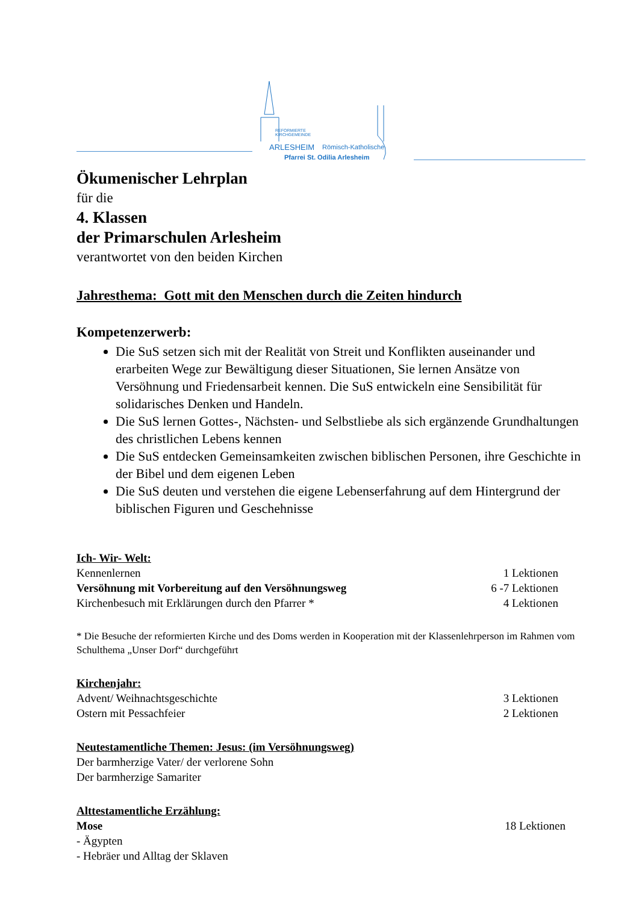REFORMIERTE
KIRCHGEMEINDE
ARLESHEIM Römisch-Katholische
Pfarrei St. Odilia Arlesheim
Ökumenischer Lehrplan
für die
4. Klassen
der Primarschulen Arlesheim
verantwortet von den beiden Kirchen
Jahresthema: Gott mit den Menschen durch die Zeiten hindurch
Kompetenzerwerb:
Die SuS setzen sich mit der Realität von Streit und Konflikten auseinander und erarbeiten Wege zur Bewältigung dieser Situationen, Sie lernen Ansätze von Versöhnung und Friedensarbeit kennen. Die SuS entwickeln eine Sensibilität für solidarisches Denken und Handeln.
Die SuS lernen Gottes-, Nächsten- und Selbstliebe als sich ergänzende Grundhaltungen des christlichen Lebens kennen
Die SuS entdecken Gemeinsamkeiten zwischen biblischen Personen, ihre Geschichte in der Bibel und dem eigenen Leben
Die SuS deuten und verstehen die eigene Lebenserfahrung auf dem Hintergrund der biblischen Figuren und Geschehnisse
Ich- Wir- Welt:
Kennenlernen 1 Lektionen
Versöhnung mit Vorbereitung auf den Versöhnungsweg 6 -7 Lektionen
Kirchenbesuch mit Erklärungen durch den Pfarrer * 4 Lektionen
* Die Besuche der reformierten Kirche und des Doms werden in Kooperation mit der Klassenlehrperson im Rahmen vom Schulthema „Unser Dorf“ durchgeführt
Kirchenjahr:
Advent/ Weihnachtsgeschichte 3 Lektionen
Ostern mit Pessachfeier 2 Lektionen
Neutestamentliche Themen: Jesus: (im Versöhnungsweg)
Der barmherzige Vater/ der verlorene Sohn
Der barmherzige Samariter
Alttestamentliche Erzählung:
Mose 18 Lektionen
- Ägypten
- Hebräer und Alltag der Sklaven